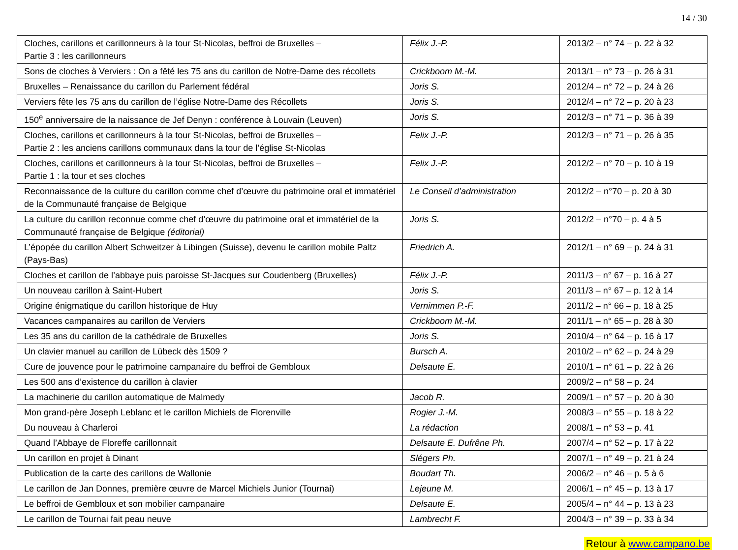14 / 30
| Cloches, carillons et carillonneurs à la tour St-Nicolas, beffroi de Bruxelles – Partie 3 : les carillonneurs | Félix J.-P. | 2013/2 – n° 74 – p. 22 à 32 |
| Sons de cloches à Verviers : On a fêté les 75 ans du carillon de Notre-Dame des récollets | Crickboom M.-M. | 2013/1 – n° 73 – p. 26 à 31 |
| Bruxelles – Renaissance du carillon du Parlement fédéral | Joris S. | 2012/4 – n° 72 – p. 24 à 26 |
| Verviers fête les 75 ans du carillon de l’église Notre-Dame des Récollets | Joris S. | 2012/4 – n° 72 – p. 20 à 23 |
| 150<sup>e</sup> anniversaire de la naissance de Jef Denyn : conférence à Louvain (Leuven) | Joris S. | 2012/3 – n° 71 – p. 36 à 39 |
| Cloches, carillons et carillonneurs à la tour St-Nicolas, beffroi de Bruxelles – Partie 2 : les anciens carillons communaux dans la tour de l’église St-Nicolas | Felix J.-P. | 2012/3 – n° 71 – p. 26 à 35 |
| Cloches, carillons et carillonneurs à la tour St-Nicolas, beffroi de Bruxelles – Partie 1 : la tour et ses cloches | Felix J.-P. | 2012/2 – n° 70 – p. 10 à 19 |
| Reconnaissance de la culture du carillon comme chef d’œuvre du patrimoine oral et immatériel de la Communauté française de Belgique | Le Conseil d’administration | 2012/2 – n°70 – p. 20 à 30 |
| La culture du carillon reconnue comme chef d’œuvre du patrimoine oral et immatériel de la Communauté française de Belgique (éditorial) | Joris S. | 2012/2 – n°70 – p. 4 à 5 |
| L’épopée du carillon Albert Schweitzer à Libingen (Suisse), devenu le carillon mobile Paltz (Pays-Bas) | Friedrich A. | 2012/1 – n° 69 – p. 24 à 31 |
| Cloches et carillon de l’abbaye puis paroisse St-Jacques sur Coudenberg (Bruxelles) | Félix J.-P. | 2011/3 – n° 67 – p. 16 à 27 |
| Un nouveau carillon à Saint-Hubert | Joris S. | 2011/3 – n° 67 – p. 12 à 14 |
| Origine énigmatique du carillon historique de Huy | Vernimmen P.-F. | 2011/2 – n° 66 – p. 18 à 25 |
| Vacances campanaires au carillon de Verviers | Crickboom M.-M. | 2011/1 – n° 65 – p. 28 à 30 |
| Les 35 ans du carillon de la cathédrale de Bruxelles | Joris S. | 2010/4 – n° 64 – p. 16 à 17 |
| Un clavier manuel au carillon de Lübeck dès 1509 ? | Bursch A. | 2010/2 – n° 62 – p. 24 à 29 |
| Cure de jouvence pour le patrimoine campanaire du beffroi de Gembloux | Delsaute E. | 2010/1 – n° 61 – p. 22 à 26 |
| Les 500 ans d’existence du carillon à clavier | | 2009/2 – n° 58 – p. 24 |
| La machinerie du carillon automatique de Malmedy | Jacob R. | 2009/1 – n° 57 – p. 20 à 30 |
| Mon grand-père Joseph Leblanc et le carillon Michiels de Florenville | Rogier J.-M. | 2008/3 – n° 55 – p. 18 à 22 |
| Du nouveau à Charleroi | La rédaction | 2008/1 – n° 53 – p. 41 |
| Quand l’Abbaye de Floreffe carillonnait | Delsaute E. Dufrêne Ph. | 2007/4 – n° 52 – p. 17 à 22 |
| Un carillon en projet à Dinant | Slégers Ph. | 2007/1 – n° 49 – p. 21 à 24 |
| Publication de la carte des carillons de Wallonie | Boudart Th. | 2006/2 – n° 46 – p. 5 à 6 |
| Le carillon de Jan Donnes, première œuvre de Marcel Michiels Junior (Tournai) | Lejeune M. | 2006/1 – n° 45 – p. 13 à 17 |
| Le beffroi de Gembloux et son mobilier campanaire | Delsaute E. | 2005/4 – n° 44 – p. 13 à 23 |
| Le carillon de Tournai fait peau neuve | Lambrecht F. | 2004/3 – n° 39 – p. 33 à 34 |
Retour à www.campano.be